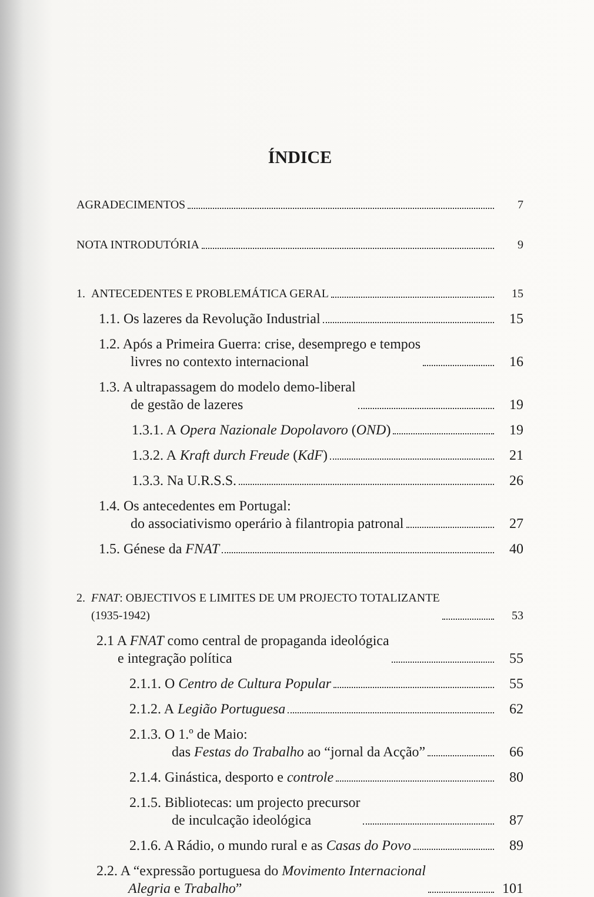ÍNDICE
AGRADECIMENTOS
7
NOTA INTRODUTÓRIA
9
1. ANTECEDENTES E PROBLEMÁTICA GERAL
15
1.1. Os lazeres da Revolução Industrial
15
1.2. Após a Primeira Guerra: crise, desemprego e tempos
   livres no contexto internacional
16
1.3. A ultrapassagem do modelo demo-liberal
   de gestão de lazeres
19
1.3.1. A Opera Nazionale Dopolavoro (OND)
19
1.3.2. A Kraft durch Freude (KdF)
21
1.3.3. Na U.R.S.S.
26
1.4. Os antecedentes em Portugal:
   do associativismo operário à filantropia patronal
27
1.5. Génese da FNAT
40
2. FNAT: OBJECTIVOS E LIMITES DE UM PROJECTO TOTALIZANTE
  (1935-1942)
53
2.1 A FNAT como central de propaganda ideológica
  e integração política
55
2.1.1. O Centro de Cultura Popular
55
2.1.2. A Legião Portuguesa
62
2.1.3. O 1.º de Maio:
   das Festas do Trabalho ao “jornal da Acção”
66
2.1.4. Ginástica, desporto e controle
80
2.1.5. Bibliotecas: um projecto precursor
   de inculcação ideológica
87
2.1.6. A Rádio, o mundo rural e as Casas do Povo
89
2.2. A “expressão portuguesa do Movimento Internacional
   Alegria e Trabalho”
101